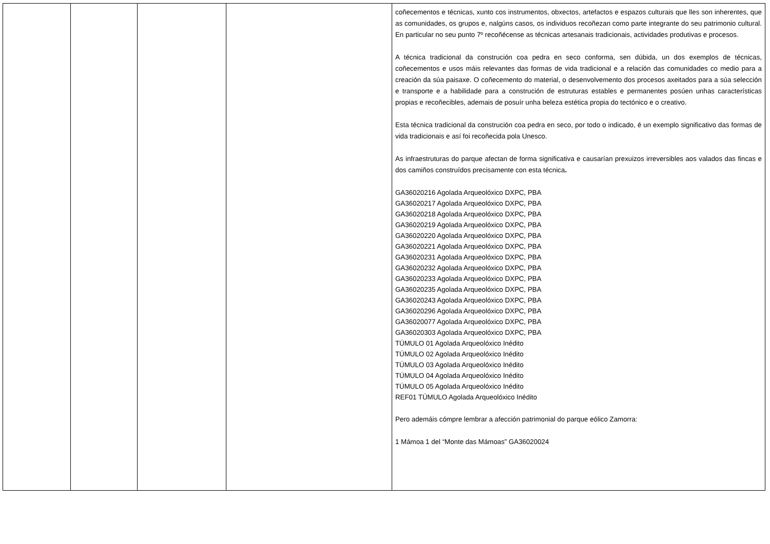| | | | | coñecementos e técnicas, xunto cos instrumentos, obxectos, artefactos e espazos culturais que lles son inherentes, que as comunidades, os grupos e, nalgúns casos, os individuos recoñezan como parte integrante do seu patrimonio cultural. En particular no seu punto 7º recoñécense as técnicas artesanais tradicionais, actividades produtivas e procesos. A técnica tradicional da construción coa pedra en seco conforma, sen dúbida, un dos exemplos de técnicas, coñecementos e usos máis relevantes das formas de vida tradicional e a relación das comunidades co medio para a creación da súa paisaxe. O coñecemento do material, o desenvolvemento dos procesos axeitados para a súa selección e transporte e a habilidade para a construción de estruturas estables e permanentes posúen unhas características propias e recoñecibles, ademais de posuír unha beleza estética propia do tectónico e o creativo. Esta técnica tradicional da construción coa pedra en seco, por todo o indicado, é un exemplo significativo das formas de vida tradicionais e así foi recoñecida pola Unesco. As infraestruturas do parque afectan de forma significativa e causarían prexuizos irreversibles aos valados das fincas e dos camiños construídos precisamente con esta técnica . GA36020216 Agolada Arqueolóxico DXPC, PBA GA36020217 Agolada Arqueolóxico DXPC, PBA GA36020218 Agolada Arqueolóxico DXPC, PBA GA36020219 Agolada Arqueolóxico DXPC, PBA GA36020220 Agolada Arqueolóxico DXPC, PBA GA36020221 Agolada Arqueolóxico DXPC, PBA GA36020231 Agolada Arqueolóxico DXPC, PBA GA36020232 Agolada Arqueolóxico DXPC, PBA GA36020233 Agolada Arqueolóxico DXPC, PBA GA36020235 Agolada Arqueolóxico DXPC, PBA GA36020243 Agolada Arqueolóxico DXPC, PBA GA36020296 Agolada Arqueolóxico DXPC, PBA GA36020077 Agolada Arqueolóxico DXPC, PBA GA36020303 Agolada Arqueolóxico DXPC, PBA TÚMULO 01 Agolada Arqueolóxico Inédito TÚMULO 02 Agolada Arqueolóxico Inédito TÚMULO 03 Agolada Arqueolóxico Inédito TÚMULO 04 Agolada Arqueolóxico Inédito TÚMULO 05 Agolada Arqueolóxico Inédito REF01 TÚMULO Agolada Arqueolóxico Inédito Pero ademáis cómpre lembrar a afección patrimonial do parque eólico Zamorra: 1 Mámoa 1 del “Monte das Mámoas” GA36020024 |